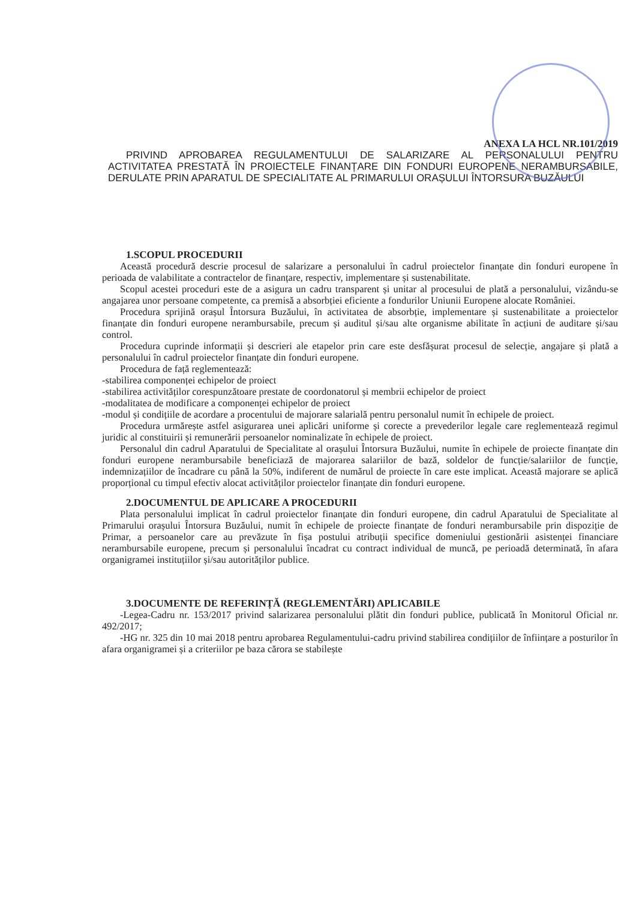ANEXA LA HCL NR.101/2019
PRIVIND APROBAREA REGULAMENTULUI DE SALARIZARE AL PERSONALULUI PENTRU ACTIVITATEA PRESTATĂ ÎN PROIECTELE FINANȚARE DIN FONDURI EUROPENE NERAMBURSABILE, DERULATE PRIN APARATUL DE SPECIALITATE AL PRIMARULUI ORAȘULUI ÎNTORSURA BUZĂULUI
1.SCOPUL PROCEDURII
Această procedură descrie procesul de salarizare a personalului în cadrul proiectelor finanțate din fonduri europene în perioada de valabilitate a contractelor de finanțare, respectiv, implementare și sustenabilitate.
Scopul acestei proceduri este de a asigura un cadru transparent și unitar al procesului de plată a personalului, vizându-se angajarea unor persoane competente, ca premisă a absorbției eficiente a fondurilor Uniunii Europene alocate României.
Procedura sprijină orașul Întorsura Buzăului, în activitatea de absorbție, implementare și sustenabilitate a proiectelor finanțate din fonduri europene nerambursabile, precum și auditul și/sau alte organisme abilitate în acțiuni de auditare și/sau control.
Procedura cuprinde informații și descrieri ale etapelor prin care este desfășurat procesul de selecție, angajare și plată a personalului în cadrul proiectelor finanțate din fonduri europene.
Procedura de față reglementează:
-stabilirea componenței echipelor de proiect
-stabilirea activităților corespunzătoare prestate de coordonatorul și membrii echipelor de proiect
-modalitatea de modificare a componenței echipelor de proiect
-modul și condițiile de acordare a procentului de majorare salarială pentru personalul numit în echipele de proiect.
Procedura urmărește astfel asigurarea unei aplicări uniforme și corecte a prevederilor legale care reglementează regimul juridic al constituirii și remunerării persoanelor nominalizate în echipele de proiect.
Personalul din cadrul Aparatului de Specialitate al orașului Întorsura Buzăului, numite în echipele de proiecte finanțate din fonduri europene nerambursabile beneficiază de majorarea salariilor de bază, soldelor de funcție/salariilor de funcție, indemnizațiilor de încadrare cu până la 50%, indiferent de numărul de proiecte în care este implicat. Această majorare se aplică proporțional cu timpul efectiv alocat activităților proiectelor finanțate din fonduri europene.
2.DOCUMENTUL DE APLICARE A PROCEDURII
Plata personalului implicat în cadrul proiectelor finanțate din fonduri europene, din cadrul Aparatului de Specialitate al Primarului orașului Întorsura Buzăului, numit în echipele de proiecte finanțate de fonduri nerambursabile prin dispoziție de Primar, a persoanelor care au prevăzute în fișa postului atribuții specifice domeniului gestionării asistenței financiare nerambursabile europene, precum și personalului încadrat cu contract individual de muncă, pe perioadă determinată, în afara organigramei instituțiilor și/sau autorităților publice.
3.DOCUMENTE DE REFERINȚĂ (REGLEMENTĂRI) APLICABILE
-Legea-Cadru nr. 153/2017 privind salarizarea personalului plătit din fonduri publice, publicată în Monitorul Oficial nr. 492/2017;
-HG nr. 325 din 10 mai 2018 pentru aprobarea Regulamentului-cadru privind stabilirea condițiilor de înființare a posturilor în afara organigramei și a criteriilor pe baza cărora se stabilește